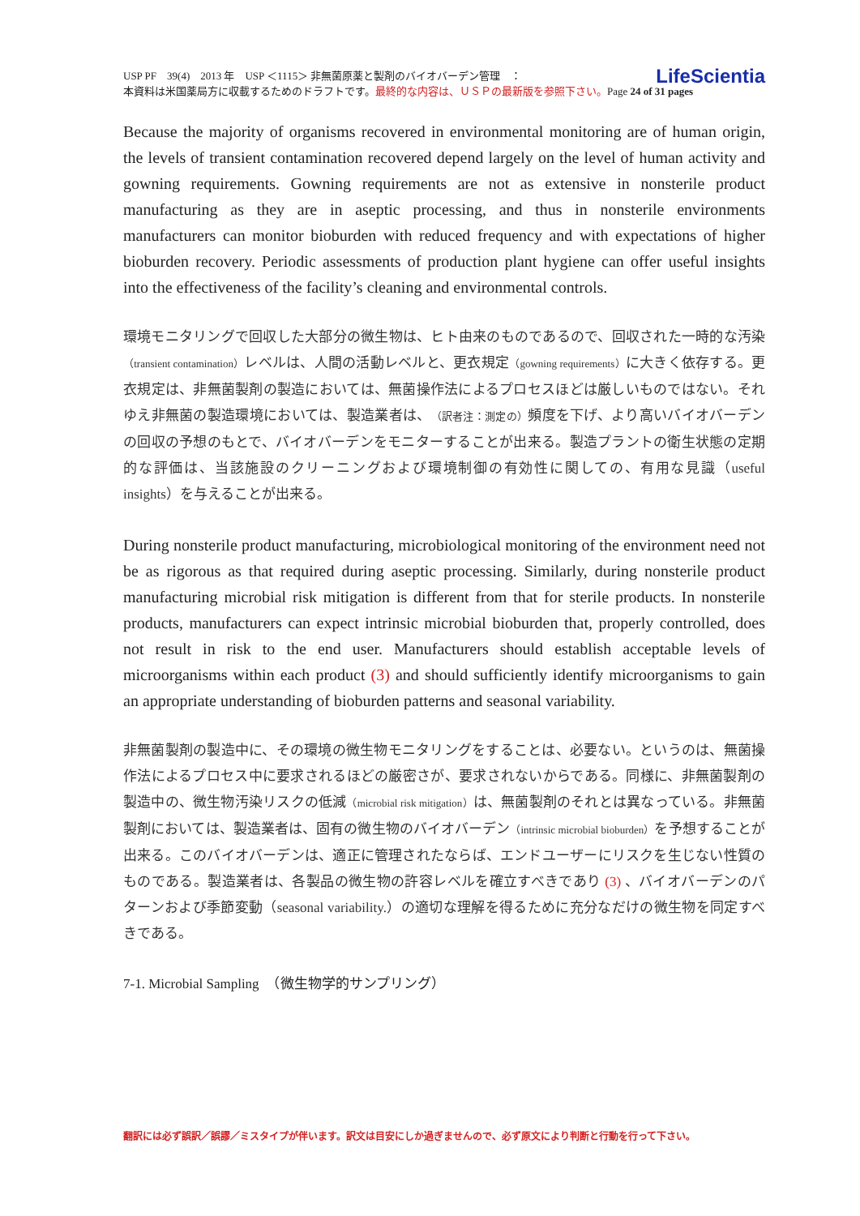LifeScientia USP PF　39(4)　2013 年　USP ＜1115＞ 非無菌原薬と製剤のバイオバーデン管理　：
本資料は米国薬局方に収載するためのドラフトです。最終的な内容は、ＵＳＰの最新版を参照下さい。Page 24 of 31 pages
Because the majority of organisms recovered in environmental monitoring are of human origin, the levels of transient contamination recovered depend largely on the level of human activity and gowning requirements. Gowning requirements are not as extensive in nonsterile product manufacturing as they are in aseptic processing, and thus in nonsterile environments manufacturers can monitor bioburden with reduced frequency and with expectations of higher bioburden recovery. Periodic assessments of production plant hygiene can offer useful insights into the effectiveness of the facility’s cleaning and environmental controls.
環境モニタリングで回収した大部分の微生物は、ヒト由来のものであるので、回収された一時的な汚染（transient contamination）レベルは、人間の活動レベルと、更衣規定（gowning requirements）に大きく依存する。更衣規定は、非無菌製剤の製造においては、無菌操作法によるプロセスほどは厳しいものではない。それゆえ非無菌の製造環境においては、製造業者は、（訳者注：測定の）頻度を下げ、より高いバイオバーデンの回収の予想のもとで、バイオバーデンをモニターすることが出来る。製造プラントの衛生状態の定期的な評価は、当該施設のクリーニングおよび環境制御の有効性に関しての、有用な見識（useful insights）を与えることが出来る。
During nonsterile product manufacturing, microbiological monitoring of the environment need not be as rigorous as that required during aseptic processing. Similarly, during nonsterile product manufacturing microbial risk mitigation is different from that for sterile products. In nonsterile products, manufacturers can expect intrinsic microbial bioburden that, properly controlled, does not result in risk to the end user. Manufacturers should establish acceptable levels of microorganisms within each product (3) and should sufficiently identify microorganisms to gain an appropriate understanding of bioburden patterns and seasonal variability.
非無菌製剤の製造中に、その環境の微生物モニタリングをすることは、必要ない。というのは、無菌操作法によるプロセス中に要求されるほどの厳密さが、要求されないからである。同様に、非無菌製剤の製造中の、微生物汚染リスクの低減（microbial risk mitigation）は、無菌製剤のそれとは異なっている。非無菌製剤においては、製造業者は、固有の微生物のバイオバーデン（intrinsic microbial bioburden）を予想することが出来る。このバイオバーデンは、適正に管理されたならば、エンドユーザーにリスクを生じない性質のものである。製造業者は、各製品の微生物の許容レベルを確立すべきであり (3) 、バイオバーデンのパターンおよび季節変動（seasonal variability.）の適切な理解を得るために充分なだけの微生物を同定すべきである。
7-1. Microbial Sampling　（微生物学的サンプリング）
翻訳には必ず誤訳／誤謬／ミスタイプが伴います。訳文は目安にしか過ぎませんので、必ず原文により判断と行動を行って下さい。